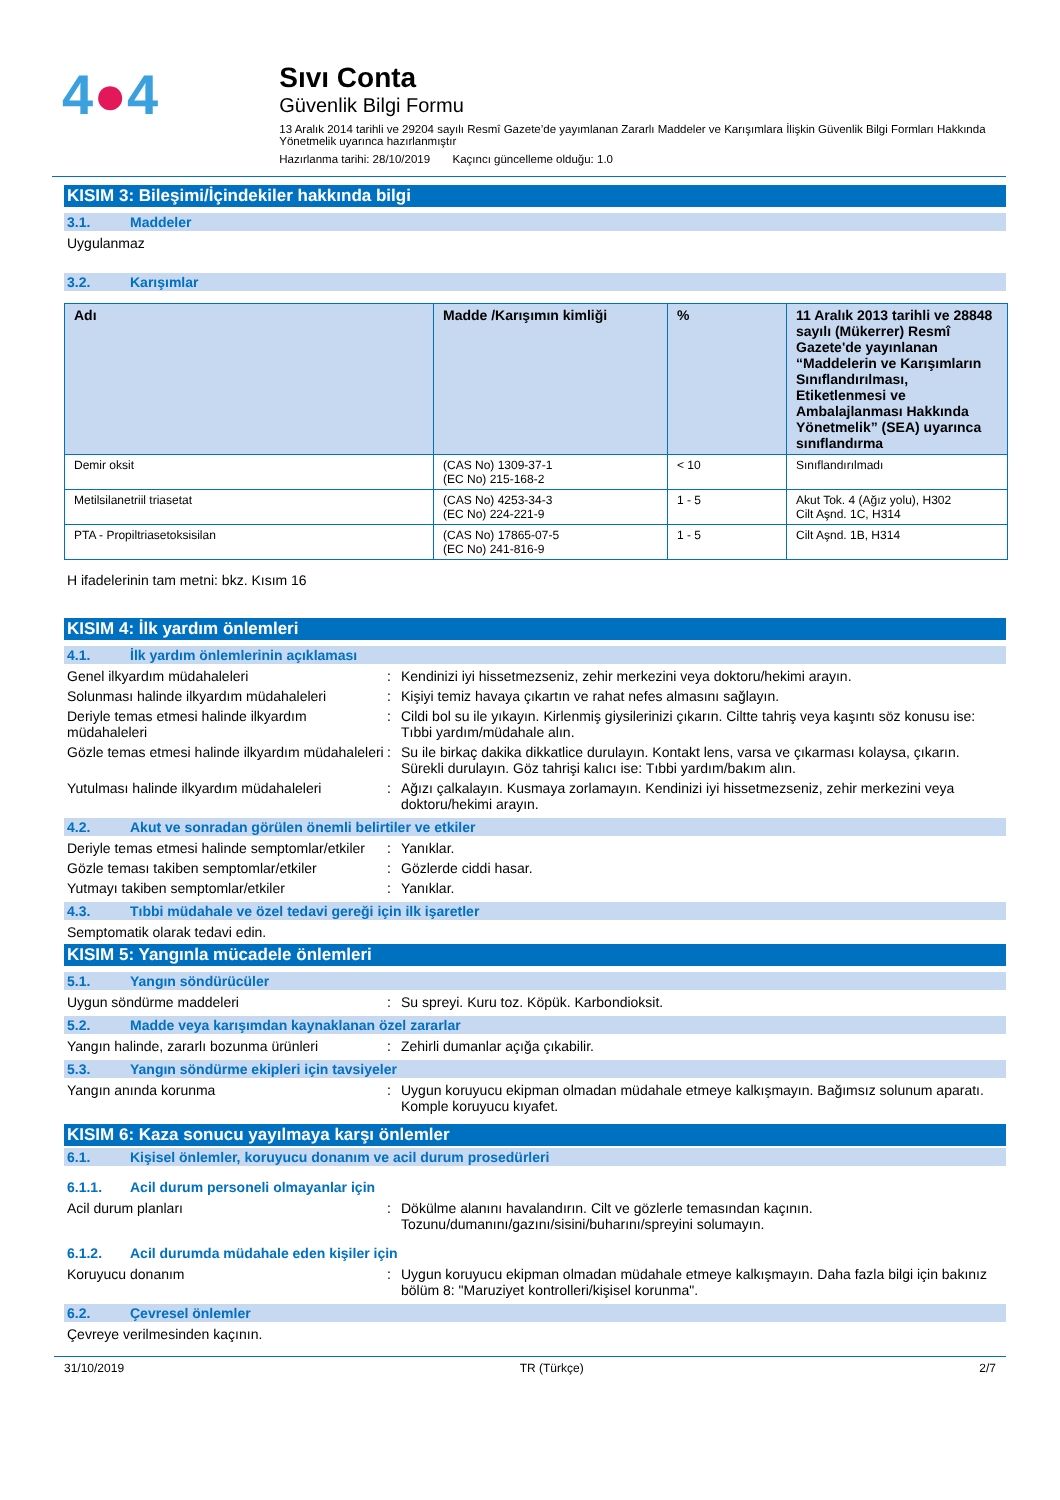4●4
Sıvı Conta
Güvenlik Bilgi Formu
13 Aralık 2014 tarihli ve 29204 sayılı Resmî Gazete’de yayımlanan Zararlı Maddeler ve Karışımlara İlişkin Güvenlik Bilgi Formları Hakkında Yönetmelik uyarınca hazırlanmıştır
Hazırlanma tarihi: 28/10/2019 Kaçıncı güncelleme olduğu: 1.0
KISIM 3: Bileşimi/İçindekiler hakkında bilgi
3.1. Maddeler
Uygulanmaz
3.2. Karışımlar
| Adı | Madde /Karışımın kimliği | % | 11 Aralık 2013 tarihli ve 28848 sayılı (Mükerrer) Resmî Gazete'de yayınlanan “Maddelerin ve Karışımların Sınıflandırılması, Etiketlenmesi ve Ambalajlanması Hakkında Yönetmelik” (SEA) uyarınca sınıflandırma |
| --- | --- | --- | --- |
| Demir oksit | (CAS No) 1309-37-1 (EC No) 215-168-2 | < 10 | Sınıflandırılmadı |
| Metilsilanetriil triasetat | (CAS No) 4253-34-3 (EC No) 224-221-9 | 1 - 5 | Akut Tok. 4 (Ağız yolu), H302 Cilt Aşnd. 1C, H314 |
| PTA - Propiltriasetoksisilan | (CAS No) 17865-07-5 (EC No) 241-816-9 | 1 - 5 | Cilt Aşnd. 1B, H314 |
H ifadelerinin tam metni: bkz. Kısım 16
KISIM 4: İlk yardım önlemleri
4.1. İlk yardım önlemlerinin açıklaması
Genel ilkyardım müdahaleleri : Kendinizi iyi hissetmezseniz, zehir merkezini veya doktoru/hekimi arayın.
Solunması halinde ilkyardım müdahaleleri
: Kişiyi temiz havaya çıkartın ve rahat nefes almasını sağlayın.
Deriyle temas etmesi halinde ilkyardım müdahaleleri
: Cildi bol su ile yıkayın. Kirlenmiş giysilerinizi çıkarın. Ciltte tahriş veya kaşıntı söz konusu ise: Tıbbi yardım/müdahale alın.
Gözle temas etmesi halinde ilkyardım müdahaleleri
: Su ile birkaç dakika dikkatlice durulayın. Kontakt lens, varsa ve çıkarması kolaysa, çıkarın. Sürekli durulayın. Göz tahrişi kalıcı ise: Tıbbi yardım/bakım alın.
Yutulması halinde ilkyardım müdahaleleri
: Ağızı çalkalayın. Kusmaya zorlamayın. Kendinizi iyi hissetmezseniz, zehir merkezini veya doktoru/hekimi arayın.
4.2. Akut ve sonradan görülen önemli belirtiler ve etkiler
Deriyle temas etmesi halinde semptomlar/etkiler
: Yanıklar.
Gözle teması takiben semptomlar/etkiler
: Gözlerde ciddi hasar.
Yutmayı takiben semptomlar/etkiler : Yanıklar.
4.3. Tıbbi müdahale ve özel tedavi gereği için ilk işaretler
Semptomatik olarak tedavi edin.
KISIM 5: Yangınla mücadele önlemleri
5.1. Yangın söndürücüler
Uygun söndürme maddeleri : Su spreyi. Kuru toz. Köpük. Karbondioksit.
5.2. Madde veya karışımdan kaynaklanan özel zararlar
Yangın halinde, zararlı bozunma ürünleri
: Zehirli dumanlar açığa çıkabilir.
5.3. Yangın söndürme ekipleri için tavsiyeler
Yangın anında korunma : Uygun koruyucu ekipman olmadan müdahale etmeye kalkışmayın. Bağımsız solunum aparatı. Komple koruyucu kıyafet.
KISIM 6: Kaza sonucu yayılmaya karşı önlemler
6.1. Kişisel önlemler, koruyucu donanım ve acil durum prosedürleri
6.1.1. Acil durum personeli olmayanlar için
Acil durum planları : Dökülme alanını havalandırın. Cilt ve gözlerle temasından kaçının. Tozunu/dumanını/gazını/sisini/buharını/spreyini solumayın.
6.1.2. Acil durumda müdahale eden kişiler için
Koruyucu donanım : Uygun koruyucu ekipman olmadan müdahale etmeye kalkışmayın. Daha fazla bilgi için bakınız bölüm 8: "Maruziyet kontrolleri/kişisel korunma".
6.2. Çevresel önlemler
Çevreye verilmesinden kaçının.
31/10/2019 TR (Türkçe) 2/7